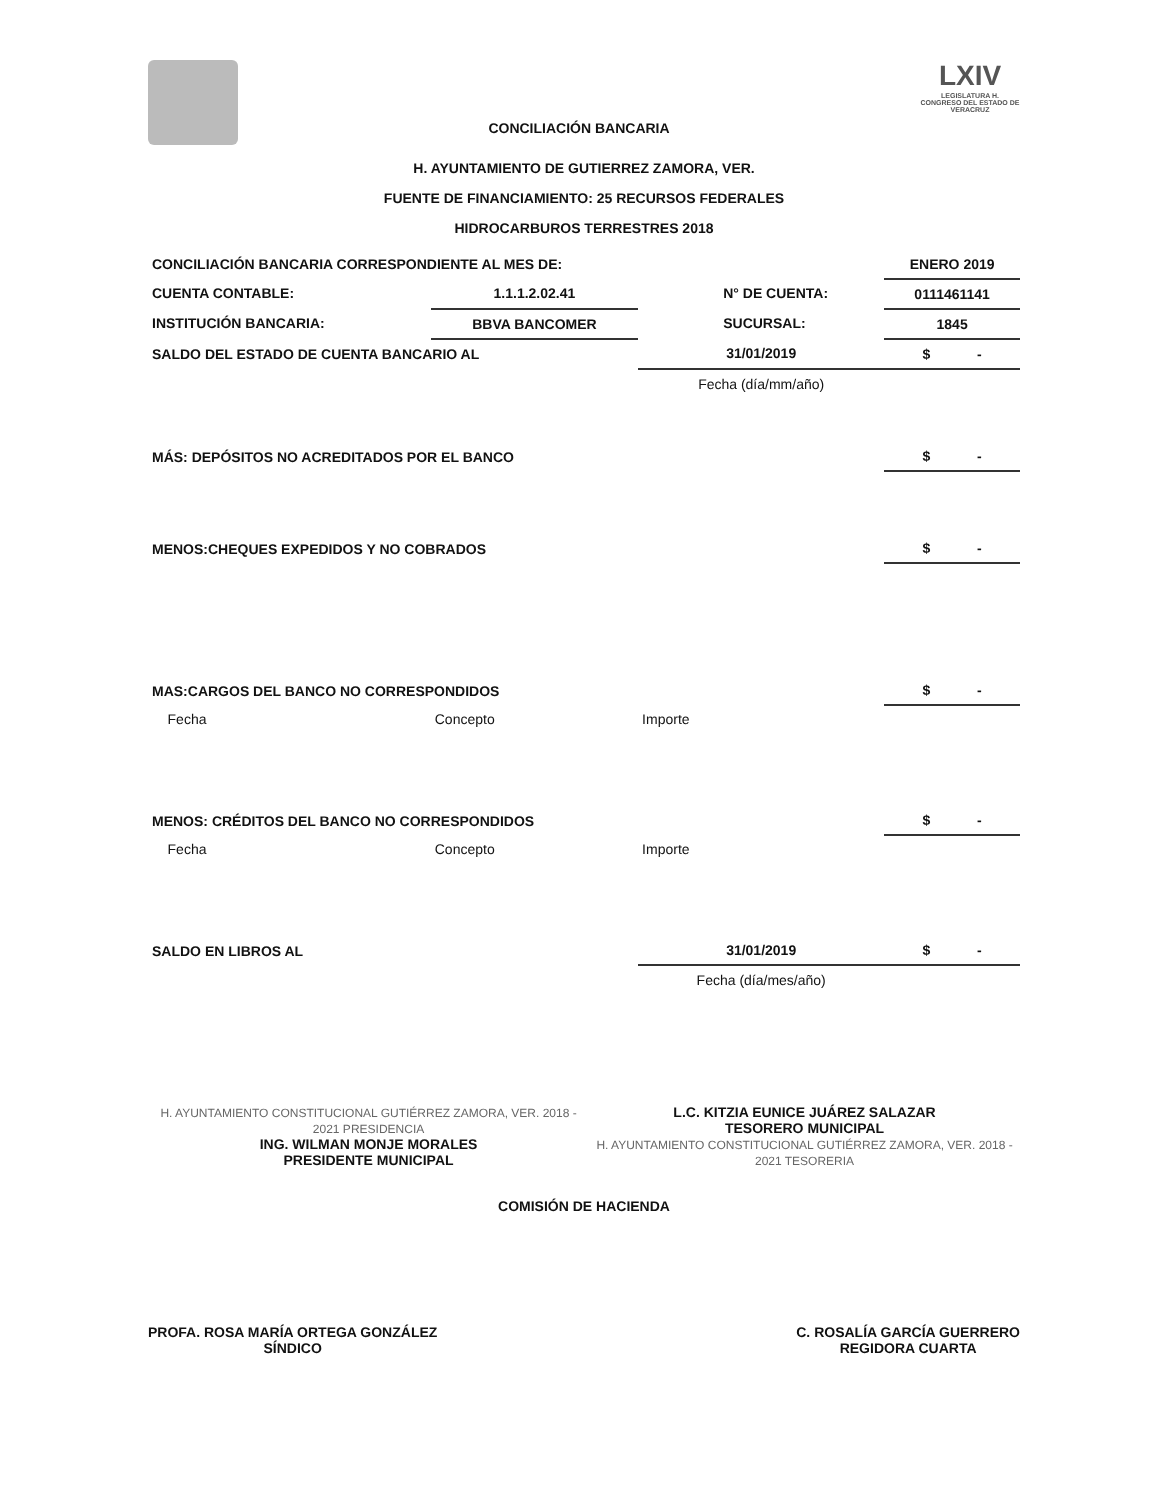CONCILIACIÓN BANCARIA
LXIV
LEGISLATURA H. CONGRESO DEL ESTADO DE VERACRUZ
H. AYUNTAMIENTO DE GUTIERREZ ZAMORA, VER.
FUENTE DE FINANCIAMIENTO: 25 RECURSOS FEDERALES
HIDROCARBUROS TERRESTRES 2018
| CONCILIACIÓN BANCARIA CORRESPONDIENTE AL MES DE: | | | | ENERO 2019 |
| CUENTA CONTABLE: | 1.1.1.2.02.41 | | N° DE CUENTA: | 0111461141 |
| INSTITUCIÓN BANCARIA: | BBVA BANCOMER | | SUCURSAL: | 1845 |
| SALDO DEL ESTADO DE CUENTA BANCARIO AL | | 31/01/2019 | | $ - |
| | | Fecha (día/mm/año) | | |
| MÁS: DEPÓSITOS NO ACREDITADOS POR EL BANCO | | | | $ - |
| MENOS:CHEQUES EXPEDIDOS Y NO COBRADOS | | | | $ - |
| MAS:CARGOS DEL BANCO NO CORRESPONDIDOS | | | | $ - |
| Fecha | Concepto | Importe | | |
| MENOS: CRÉDITOS DEL BANCO NO CORRESPONDIDOS | | | | $ - |
| Fecha | Concepto | Importe | | |
| SALDO EN LIBROS AL | | 31/01/2019 | | $ - |
| | | Fecha (día/mes/año) | | |
H. AYUNTAMIENTO CONSTITUCIONAL GUTIÉRREZ ZAMORA, VER. 2018 - 2021 PRESIDENCIA
ING. WILMAN MONJE MORALES
PRESIDENTE MUNICIPAL
L.C. KITZIA EUNICE JUÁREZ SALAZAR
TESORERO MUNICIPAL
H. AYUNTAMIENTO CONSTITUCIONAL GUTIÉRREZ ZAMORA, VER. 2018 - 2021 TESORERIA
COMISIÓN DE HACIENDA
PROFA. ROSA MARÍA ORTEGA GONZÁLEZ
SÍNDICO
C. ROSALÍA GARCÍA GUERRERO
REGIDORA CUARTA